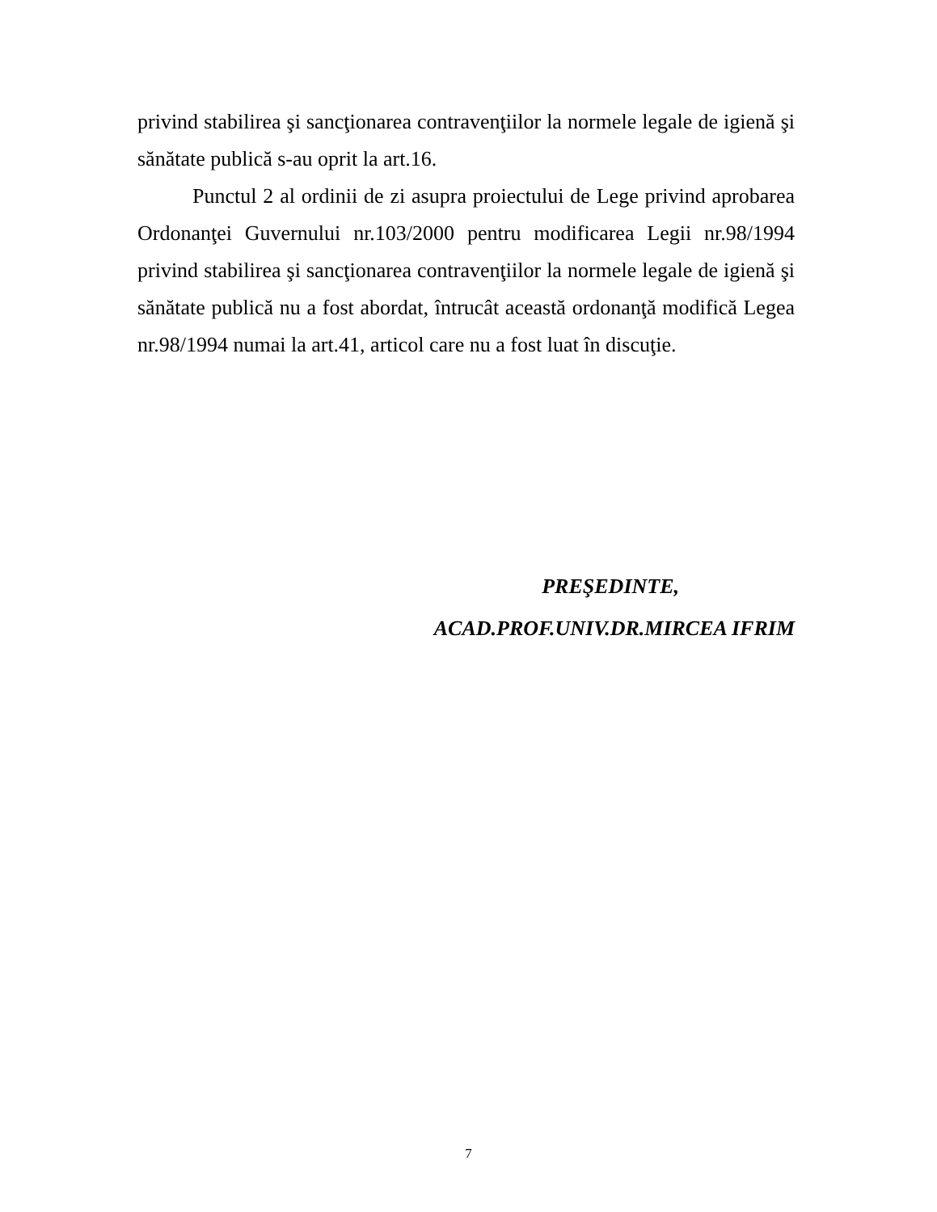privind stabilirea şi sancţionarea contravenţiilor la normele legale de igienă şi sănătate publică s-au oprit la art.16.
Punctul 2 al ordinii de zi asupra proiectului de Lege privind aprobarea Ordonanţei Guvernului nr.103/2000 pentru modificarea Legii nr.98/1994 privind stabilirea şi sancţionarea contravenţiilor la normele legale de igienă şi sănătate publică nu a fost abordat, întrucât această ordonanţă modifică Legea nr.98/1994 numai la art.41, articol care nu a fost luat în discuţie.
PREŞEDINTE,
ACAD.PROF.UNIV.DR.MIRCEA IFRIM
7